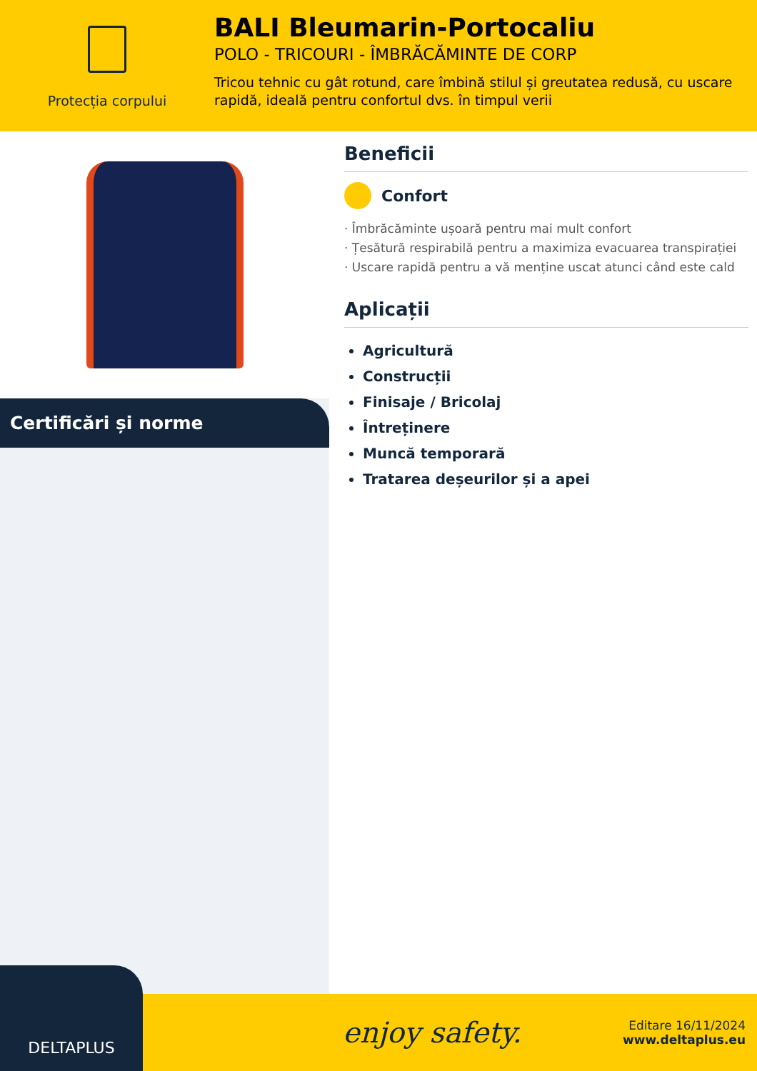Protecția corpului
BALI Bleumarin-Portocaliu
POLO - TRICOURI - ÎMBRĂCĂMINTE DE CORP
Tricou tehnic cu gât rotund, care îmbină stilul și greutatea redusă, cu uscare rapidă, ideală pentru confortul dvs. în timpul verii
Certificări și norme
Beneficii
Confort
· Îmbrăcăminte ușoară pentru mai mult confort
· Țesătură respirabilă pentru a maximiza evacuarea transpirației
· Uscare rapidă pentru a vă menține uscat atunci când este cald
Aplicații
Agricultură
Construcții
Finisaje / Bricolaj
Întreținere
Muncă temporară
Tratarea deșeurilor și a apei
DELTAPLUS
enjoy safety.
Editare 16/11/2024
www.deltaplus.eu